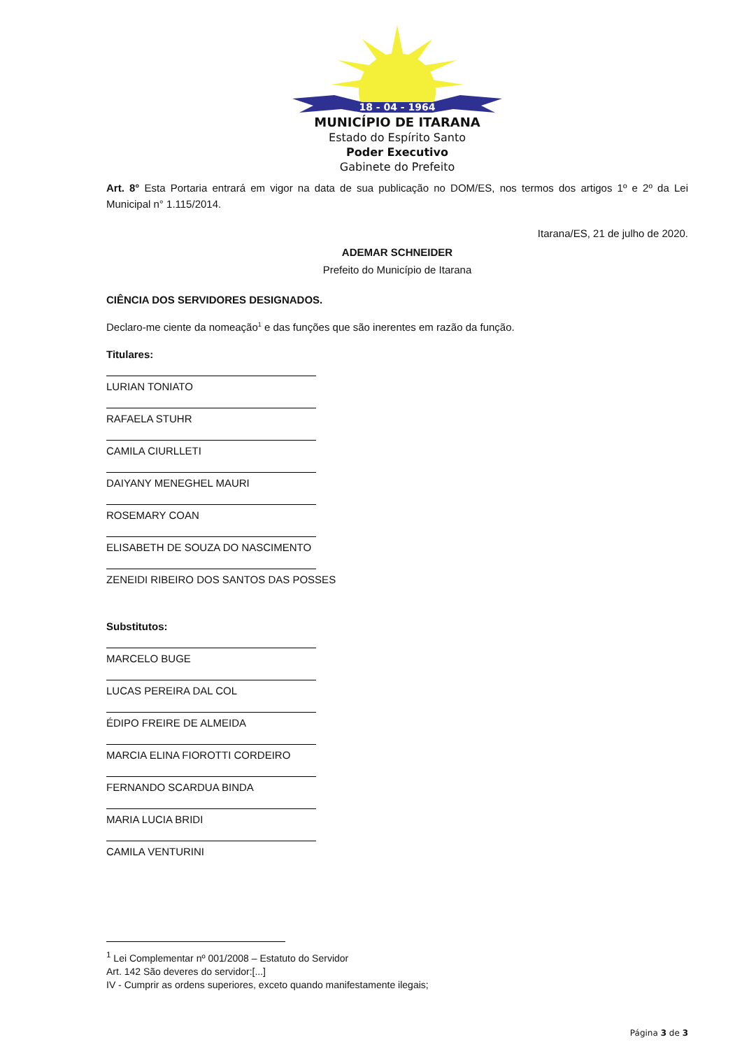18 - 04 - 1964
MUNICÍPIO DE ITARANA
Estado do Espírito Santo
Poder Executivo
Gabinete do Prefeito
Art. 8° Esta Portaria entrará em vigor na data de sua publicação no DOM/ES, nos termos dos artigos 1º e 2º da Lei Municipal n° 1.115/2014.
Itarana/ES, 21 de julho de 2020.
ADEMAR SCHNEIDER
Prefeito do Município de Itarana
CIÊNCIA DOS SERVIDORES DESIGNADOS.
Declaro-me ciente da nomeação<sup>1</sup> e das funções que são inerentes em razão da função.
Titulares:
LURIAN TONIATO
RAFAELA STUHR
CAMILA CIURLLETI
DAIYANY MENEGHEL MAURI
ROSEMARY COAN
ELISABETH DE SOUZA DO NASCIMENTO
ZENEIDI RIBEIRO DOS SANTOS DAS POSSES
Substitutos:
MARCELO BUGE
LUCAS PEREIRA DAL COL
ÉDIPO FREIRE DE ALMEIDA
MARCIA ELINA FIOROTTI CORDEIRO
FERNANDO SCARDUA BINDA
MARIA LUCIA BRIDI
CAMILA VENTURINI
<sup>1</sup> Lei Complementar nº 001/2008 – Estatuto do Servidor
Art. 142 São deveres do servidor:[...]
IV - Cumprir as ordens superiores, exceto quando manifestamente ilegais;
Página 3 de 3